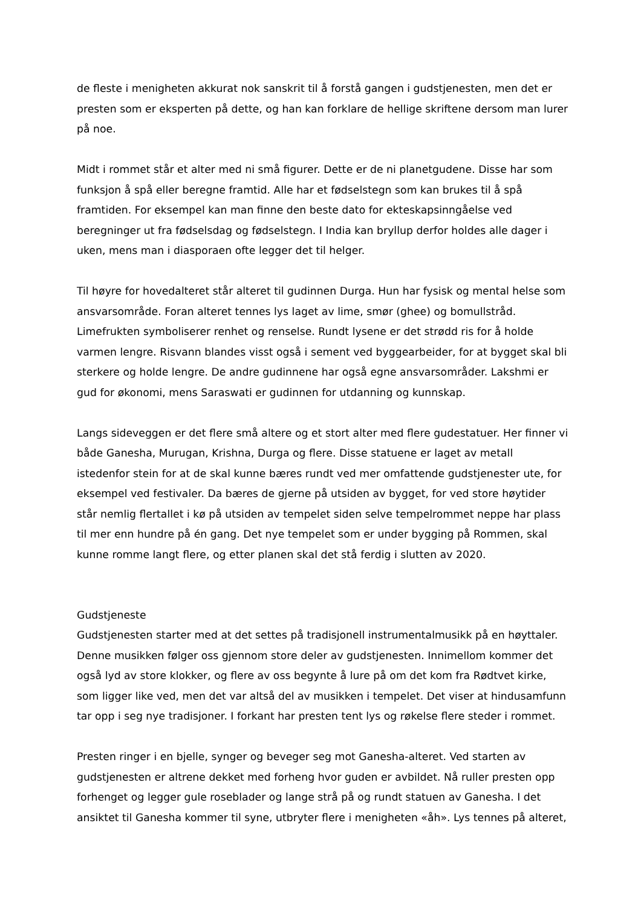de fleste i menigheten akkurat nok sanskrit til å forstå gangen i gudstjenesten, men det er presten som er eksperten på dette, og han kan forklare de hellige skriftene dersom man lurer på noe.
Midt i rommet står et alter med ni små figurer. Dette er de ni planetgudene. Disse har som funksjon å spå eller beregne framtid. Alle har et fødselstegn som kan brukes til å spå framtiden. For eksempel kan man finne den beste dato for ekteskapsinngåelse ved beregninger ut fra fødselsdag og fødselstegn. I India kan bryllup derfor holdes alle dager i uken, mens man i diasporaen ofte legger det til helger.
Til høyre for hovedalteret står alteret til gudinnen Durga. Hun har fysisk og mental helse som ansvarsområde. Foran alteret tennes lys laget av lime, smør (ghee) og bomullstråd. Limefrukten symboliserer renhet og renselse. Rundt lysene er det strødd ris for å holde varmen lengre. Risvann blandes visst også i sement ved byggearbeider, for at bygget skal bli sterkere og holde lengre. De andre gudinnene har også egne ansvarsområder. Lakshmi er gud for økonomi, mens Saraswati er gudinnen for utdanning og kunnskap.
Langs sideveggen er det flere små altere og et stort alter med flere gudestatuer. Her finner vi både Ganesha, Murugan, Krishna, Durga og flere. Disse statuene er laget av metall istedenfor stein for at de skal kunne bæres rundt ved mer omfattende gudstjenester ute, for eksempel ved festivaler. Da bæres de gjerne på utsiden av bygget, for ved store høytider står nemlig flertallet i kø på utsiden av tempelet siden selve tempelrommet neppe har plass til mer enn hundre på én gang. Det nye tempelet som er under bygging på Rommen, skal kunne romme langt flere, og etter planen skal det stå ferdig i slutten av 2020.
Gudstjeneste
Gudstjenesten starter med at det settes på tradisjonell instrumentalmusikk på en høyttaler. Denne musikken følger oss gjennom store deler av gudstjenesten. Innimellom kommer det også lyd av store klokker, og flere av oss begynte å lure på om det kom fra Rødtvet kirke, som ligger like ved, men det var altså del av musikken i tempelet. Det viser at hindusamfunn tar opp i seg nye tradisjoner. I forkant har presten tent lys og røkelse flere steder i rommet.
Presten ringer i en bjelle, synger og beveger seg mot Ganesha-alteret. Ved starten av gudstjenesten er altrene dekket med forheng hvor guden er avbildet. Nå ruller presten opp forhenget og legger gule roseblader og lange strå på og rundt statuen av Ganesha. I det ansiktet til Ganesha kommer til syne, utbryter flere i menigheten «åh». Lys tennes på alteret,